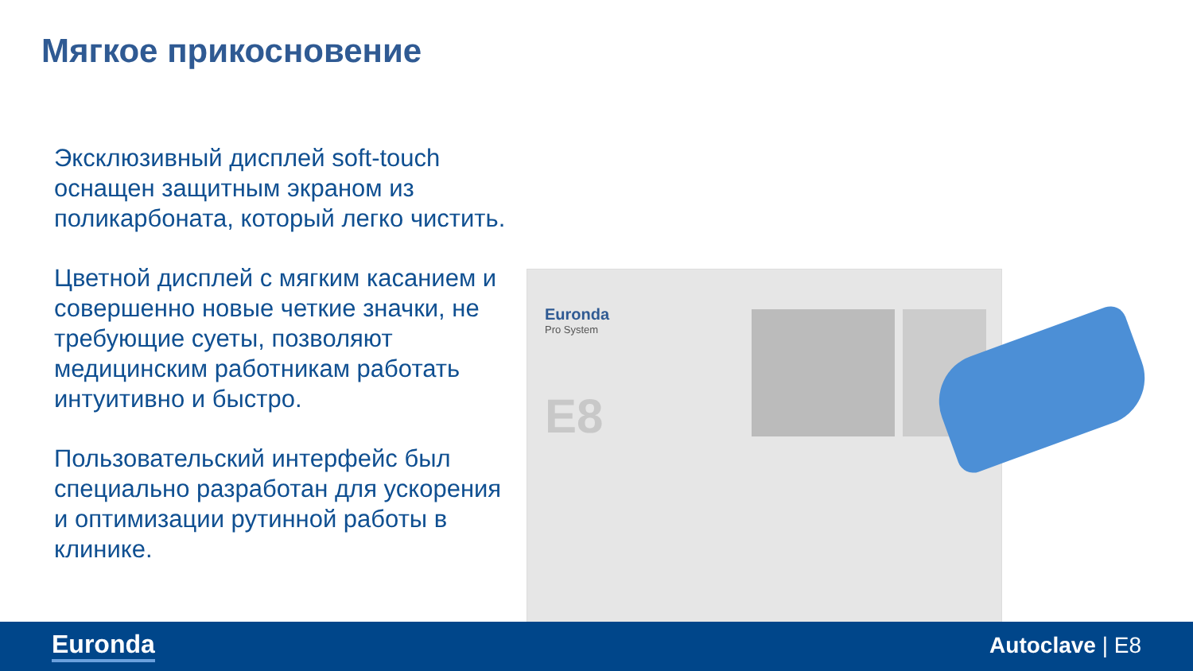Мягкое прикосновение
Эксклюзивный дисплей soft-touch оснащен защитным экраном из поликарбоната, который легко чистить.
Цветной дисплей с мягким касанием и совершенно новые четкие значки, не требующие суеты, позволяют медицинским работникам работать интуитивно и быстро.
Пользовательский интерфейс был специально разработан для ускорения и оптимизации рутинной работы в клинике.
Euronda
Pro System
E8
Euronda Autoclave | E8